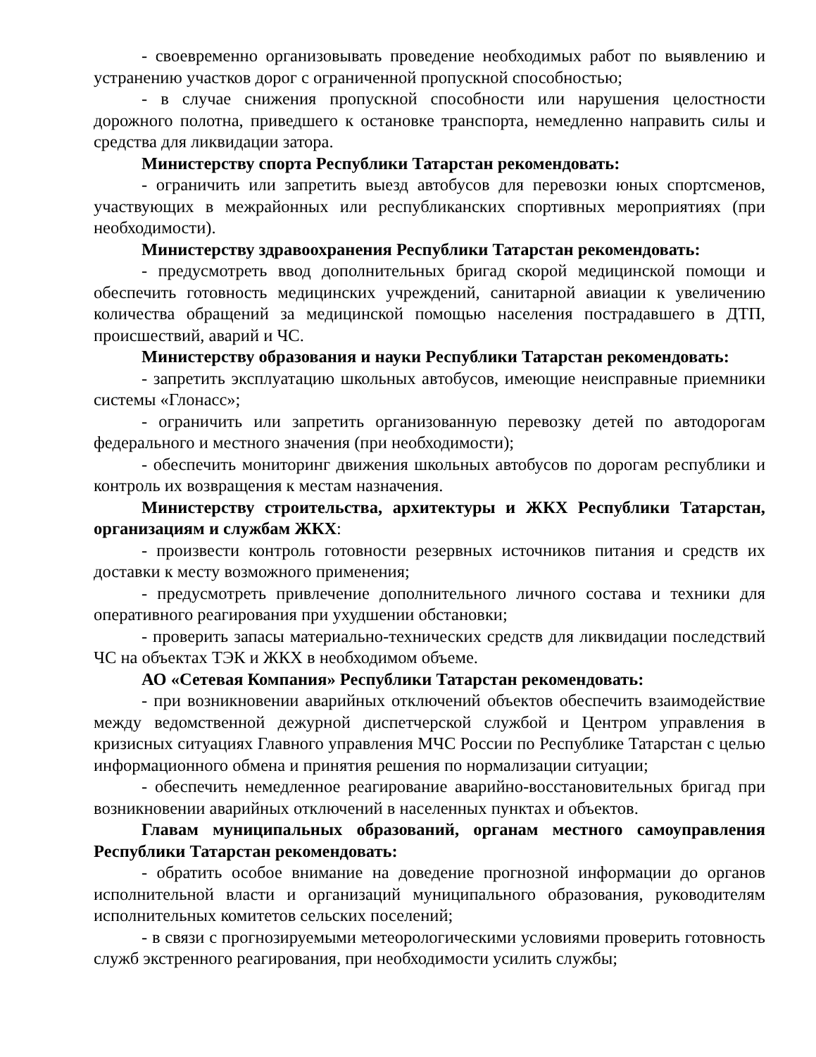- своевременно организовывать проведение необходимых работ по выявлению и устранению участков дорог с ограниченной пропускной способностью;
- в случае снижения пропускной способности или нарушения целостности дорожного полотна, приведшего к остановке транспорта, немедленно направить силы и средства для ликвидации затора.
Министерству спорта Республики Татарстан рекомендовать:
- ограничить или запретить выезд автобусов для перевозки юных спортсменов, участвующих в межрайонных или республиканских спортивных мероприятиях (при необходимости).
Министерству здравоохранения Республики Татарстан рекомендовать:
- предусмотреть ввод дополнительных бригад скорой медицинской помощи и обеспечить готовность медицинских учреждений, санитарной авиации к увеличению количества обращений за медицинской помощью населения пострадавшего в ДТП, происшествий, аварий и ЧС.
Министерству образования и науки Республики Татарстан рекомендовать:
- запретить эксплуатацию школьных автобусов, имеющие неисправные приемники системы «Глонасс»;
- ограничить или запретить организованную перевозку детей по автодорогам федерального и местного значения (при необходимости);
- обеспечить мониторинг движения школьных автобусов по дорогам республики и контроль их возвращения к местам назначения.
Министерству строительства, архитектуры и ЖКХ Республики Татарстан, организациям и службам ЖКХ:
- произвести контроль готовности резервных источников питания и средств их доставки к месту возможного применения;
- предусмотреть привлечение дополнительного личного состава и техники для оперативного реагирования при ухудшении обстановки;
- проверить запасы материально-технических средств для ликвидации последствий ЧС на объектах ТЭК и ЖКХ в необходимом объеме.
АО «Сетевая Компания» Республики Татарстан рекомендовать:
- при возникновении аварийных отключений объектов обеспечить взаимодействие между ведомственной дежурной диспетчерской службой и Центром управления в кризисных ситуациях Главного управления МЧС России по Республике Татарстан с целью информационного обмена и принятия решения по нормализации ситуации;
- обеспечить немедленное реагирование аварийно-восстановительных бригад при возникновении аварийных отключений в населенных пунктах и объектов.
Главам муниципальных образований, органам местного самоуправления Республики Татарстан рекомендовать:
- обратить особое внимание на доведение прогнозной информации до органов исполнительной власти и организаций муниципального образования, руководителям исполнительных комитетов сельских поселений;
- в связи с прогнозируемыми метеорологическими условиями проверить готовность служб экстренного реагирования, при необходимости усилить службы;